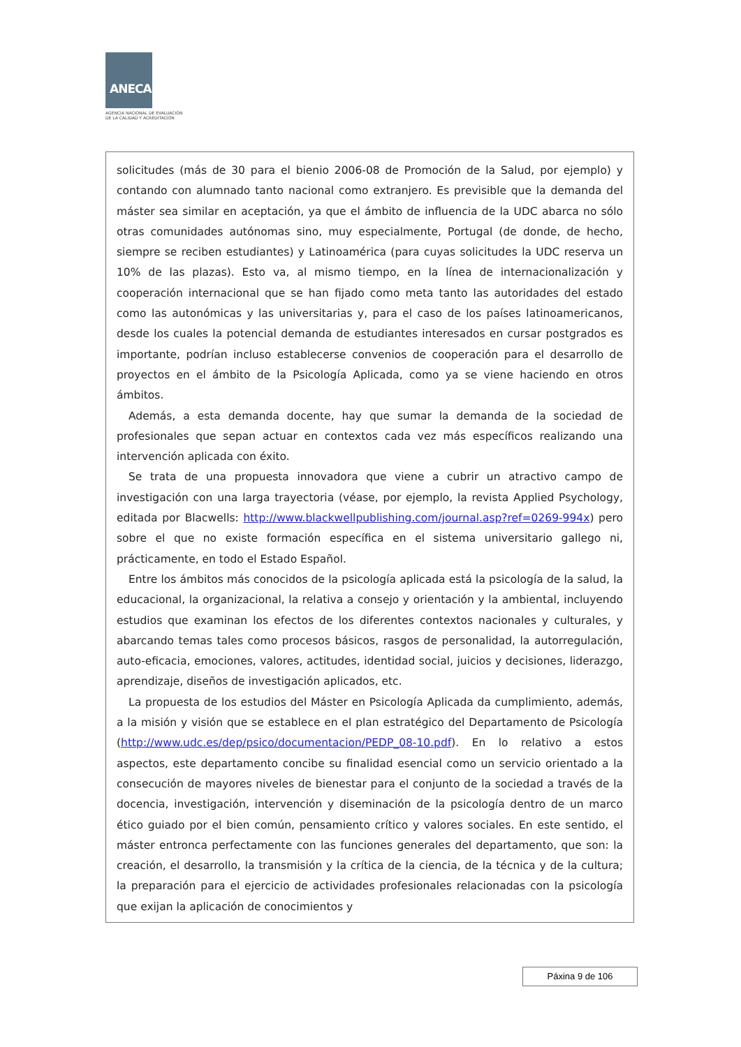ANECA
AGENCIA NACIONAL DE EVALUACIÓN
DE LA CALIDAD Y ACREDITACIÓN
solicitudes (más de 30 para el bienio 2006-08 de Promoción de la Salud, por ejemplo) y contando con alumnado tanto nacional como extranjero. Es previsible que la demanda del máster sea similar en aceptación, ya que el ámbito de influencia de la UDC abarca no sólo otras comunidades autónomas sino, muy especialmente, Portugal (de donde, de hecho, siempre se reciben estudiantes) y Latinoamérica (para cuyas solicitudes la UDC reserva un 10% de las plazas). Esto va, al mismo tiempo, en la línea de internacionalización y cooperación internacional que se han fijado como meta tanto las autoridades del estado como las autonómicas y las universitarias y, para el caso de los países latinoamericanos, desde los cuales la potencial demanda de estudiantes interesados en cursar postgrados es importante, podrían incluso establecerse convenios de cooperación para el desarrollo de proyectos en el ámbito de la Psicología Aplicada, como ya se viene haciendo en otros ámbitos.
Además, a esta demanda docente, hay que sumar la demanda de la sociedad de profesionales que sepan actuar en contextos cada vez más específicos realizando una intervención aplicada con éxito.
Se trata de una propuesta innovadora que viene a cubrir un atractivo campo de investigación con una larga trayectoria (véase, por ejemplo, la revista Applied Psychology, editada por Blacwells: http://www.blackwellpublishing.com/journal.asp?ref=0269-994x) pero sobre el que no existe formación específica en el sistema universitario gallego ni, prácticamente, en todo el Estado Español.
Entre los ámbitos más conocidos de la psicología aplicada está la psicología de la salud, la educacional, la organizacional, la relativa a consejo y orientación y la ambiental, incluyendo estudios que examinan los efectos de los diferentes contextos nacionales y culturales, y abarcando temas tales como procesos básicos, rasgos de personalidad, la autorregulación, auto-eficacia, emociones, valores, actitudes, identidad social, juicios y decisiones, liderazgo, aprendizaje, diseños de investigación aplicados, etc.
La propuesta de los estudios del Máster en Psicología Aplicada da cumplimiento, además, a la misión y visión que se establece en el plan estratégico del Departamento de Psicología (http://www.udc.es/dep/psico/documentacion/PEDP_08-10.pdf). En lo relativo a estos aspectos, este departamento concibe su finalidad esencial como un servicio orientado a la consecución de mayores niveles de bienestar para el conjunto de la sociedad a través de la docencia, investigación, intervención y diseminación de la psicología dentro de un marco ético guiado por el bien común, pensamiento crítico y valores sociales. En este sentido, el máster entronca perfectamente con las funciones generales del departamento, que son: la creación, el desarrollo, la transmisión y la crítica de la ciencia, de la técnica y de la cultura; la preparación para el ejercicio de actividades profesionales relacionadas con la psicología que exijan la aplicación de conocimientos y
Páxina 9 de 106